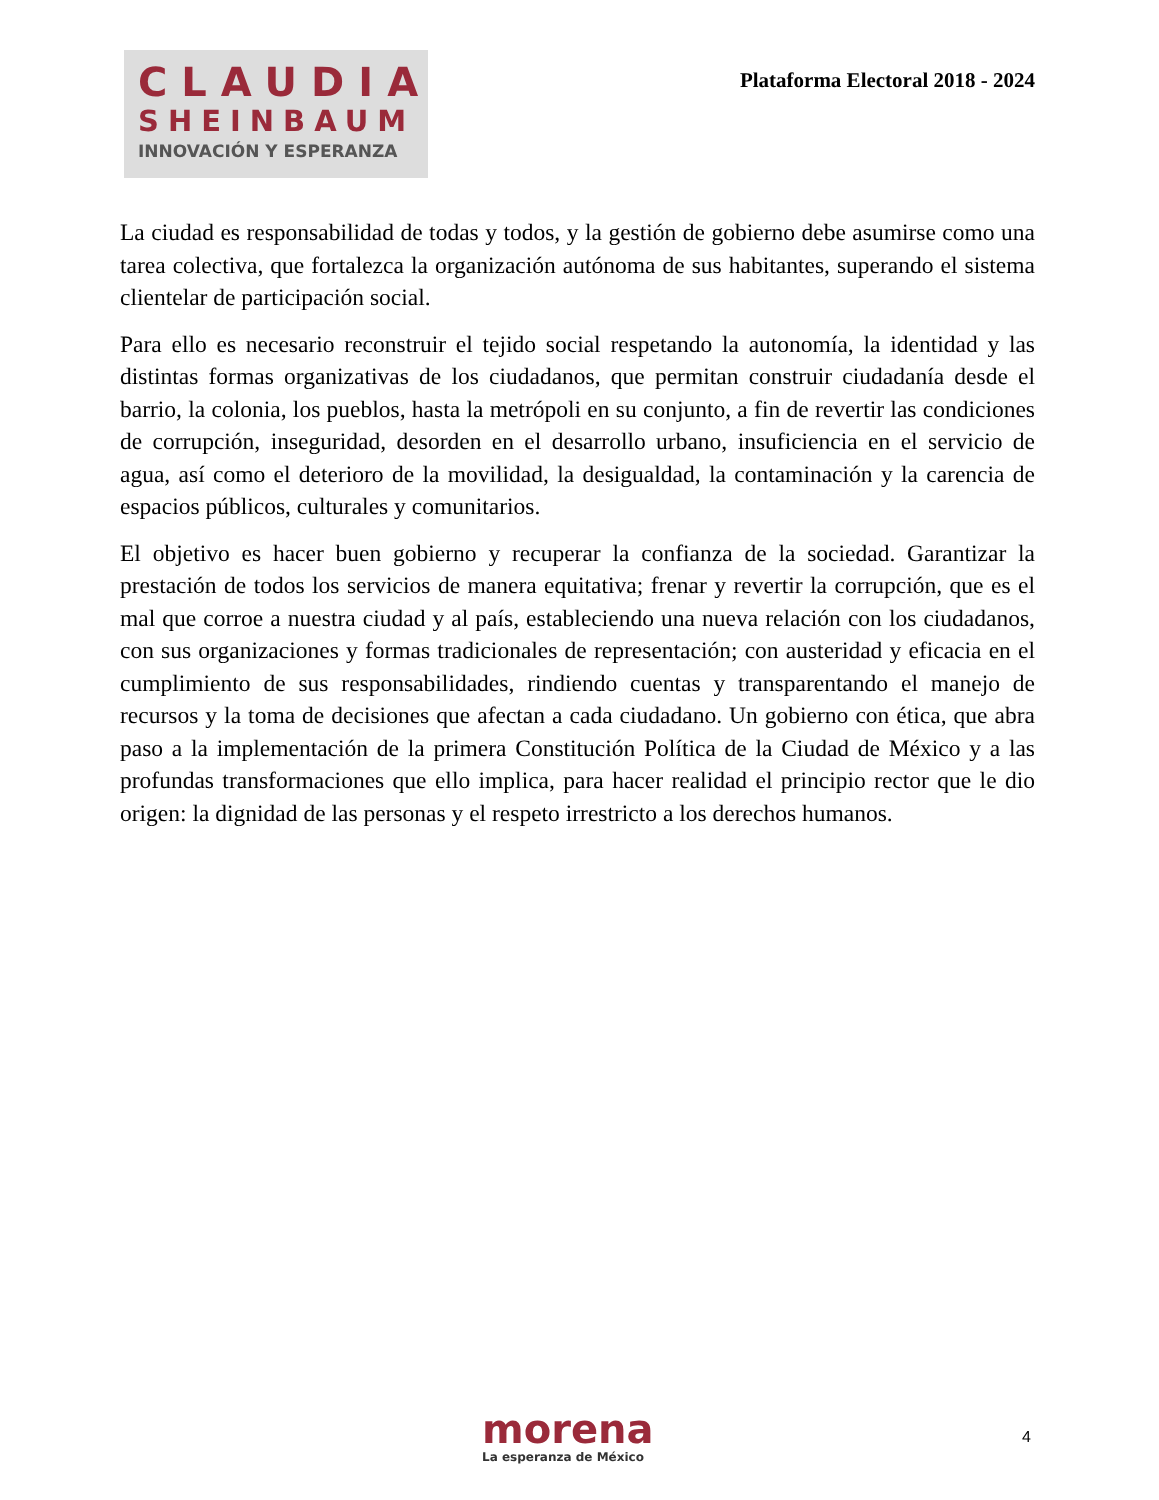CLAUDIA
SHEINBAUM
INNOVACIÓN Y ESPERANZA
Plataforma Electoral 2018 - 2024
La ciudad es responsabilidad de todas y todos, y la gestión de gobierno debe asumirse como una tarea colectiva, que fortalezca la organización autónoma de sus habitantes, superando el sistema clientelar de participación social.
Para ello es necesario reconstruir el tejido social respetando la autonomía, la identidad y las distintas formas organizativas de los ciudadanos, que permitan construir ciudadanía desde el barrio, la colonia, los pueblos, hasta la metrópoli en su conjunto, a fin de revertir las condiciones de corrupción, inseguridad, desorden en el desarrollo urbano, insuficiencia en el servicio de agua, así como el deterioro de la movilidad, la desigualdad, la contaminación y la carencia de espacios públicos, culturales y comunitarios.
El objetivo es hacer buen gobierno y recuperar la confianza de la sociedad. Garantizar la prestación de todos los servicios de manera equitativa; frenar y revertir la corrupción, que es el mal que corroe a nuestra ciudad y al país, estableciendo una nueva relación con los ciudadanos, con sus organizaciones y formas tradicionales de representación; con austeridad y eficacia en el cumplimiento de sus responsabilidades, rindiendo cuentas y transparentando el manejo de recursos y la toma de decisiones que afectan a cada ciudadano. Un gobierno con ética, que abra paso a la implementación de la primera Constitución Política de la Ciudad de México y a las profundas transformaciones que ello implica, para hacer realidad el principio rector que le dio origen: la dignidad de las personas y el respeto irrestricto a los derechos humanos.
morena
La esperanza de México
4